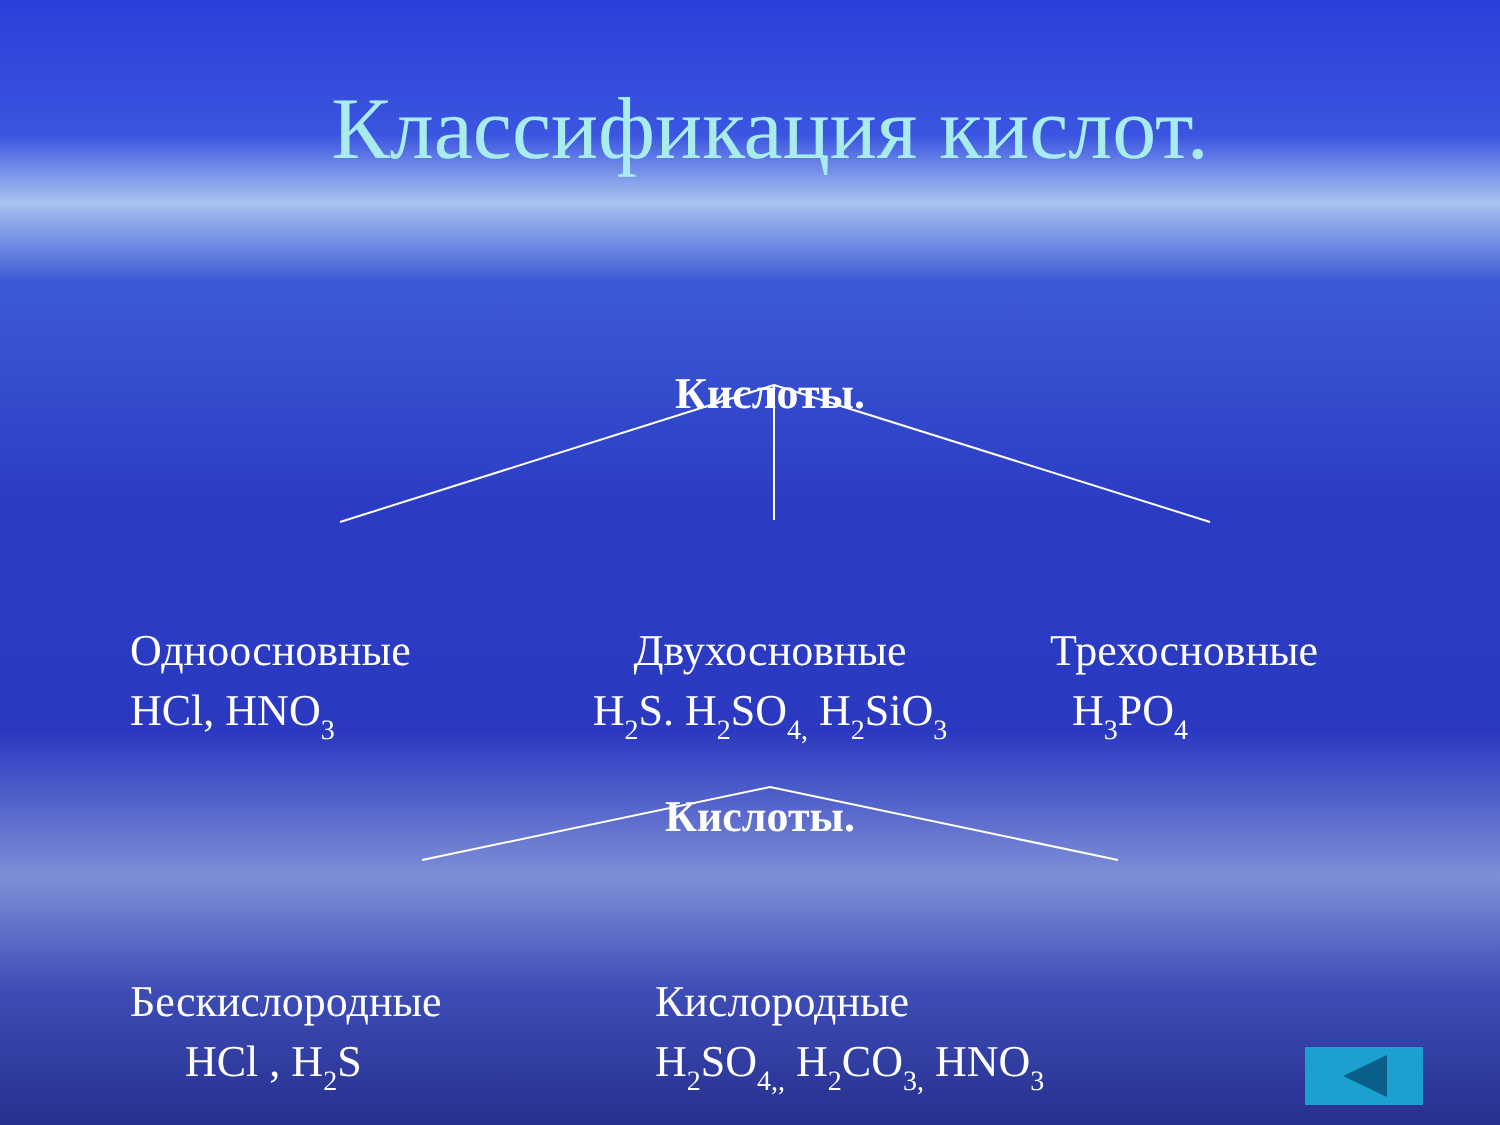Классификация кислот.
Кислоты.
Одноосновные
HCl, HNO<sub>3</sub>
Двухосновные
H<sub>2</sub>S. H<sub>2</sub>SO<sub>4,</sub> H<sub>2</sub>SiO<sub>3</sub>
Трехосновные
H<sub>3</sub>PO<sub>4</sub>
Кислоты.
Бескислородные
HCl , H<sub>2</sub>S
Кислородные
H<sub>2</sub>SO<sub>4,,</sub> H<sub>2</sub>CO<sub>3,</sub> HNO<sub>3</sub>